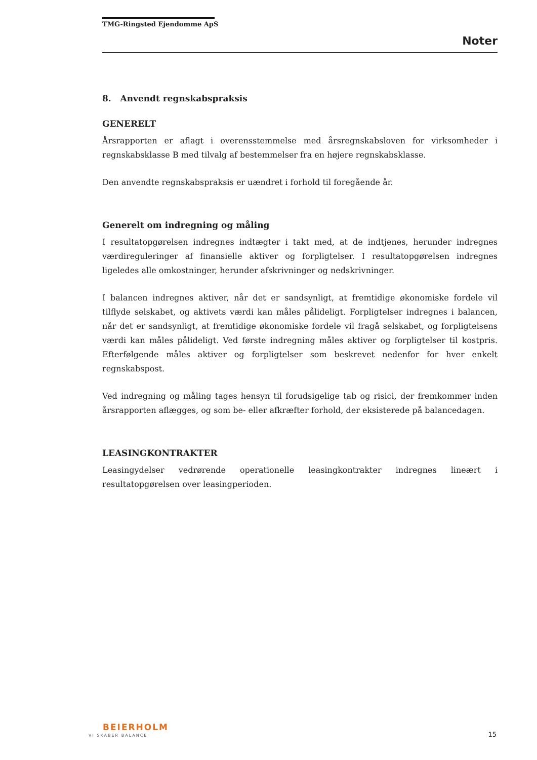TMG-Ringsted Ejendomme ApS
Noter
8. Anvendt regnskabspraksis
GENERELT
Årsrapporten er aflagt i overensstemmelse med årsregnskabsloven for virksomheder i regnskabsklasse B med tilvalg af bestemmelser fra en højere regnskabsklasse.
Den anvendte regnskabspraksis er uændret i forhold til foregående år.
Generelt om indregning og måling
I resultatopgørelsen indregnes indtægter i takt med, at de indtjenes, herunder indregnes værdireguleringer af finansielle aktiver og forpligtelser. I resultatopgørelsen indregnes ligeledes alle omkostninger, herunder afskrivninger og nedskrivninger.
I balancen indregnes aktiver, når det er sandsynligt, at fremtidige økonomiske fordele vil tilflyde selskabet, og aktivets værdi kan måles pålideligt. Forpligtelser indregnes i balancen, når det er sandsynligt, at fremtidige økonomiske fordele vil fragå selskabet, og forpligtelsens værdi kan måles pålideligt. Ved første indregning måles aktiver og forpligtelser til kostpris. Efterfølgende måles aktiver og forpligtelser som beskrevet nedenfor for hver enkelt regnskabspost.
Ved indregning og måling tages hensyn til forudsigelige tab og risici, der fremkommer inden årsrapporten aflægges, og som be- eller afkræfter forhold, der eksisterede på balancedagen.
LEASINGKONTRAKTER
Leasingydelser vedrørende operationelle leasingkontrakter indregnes lineært i resultatopgørelsen over leasingperioden.
BEIERHOLM
VI SKABER BALANCE 15